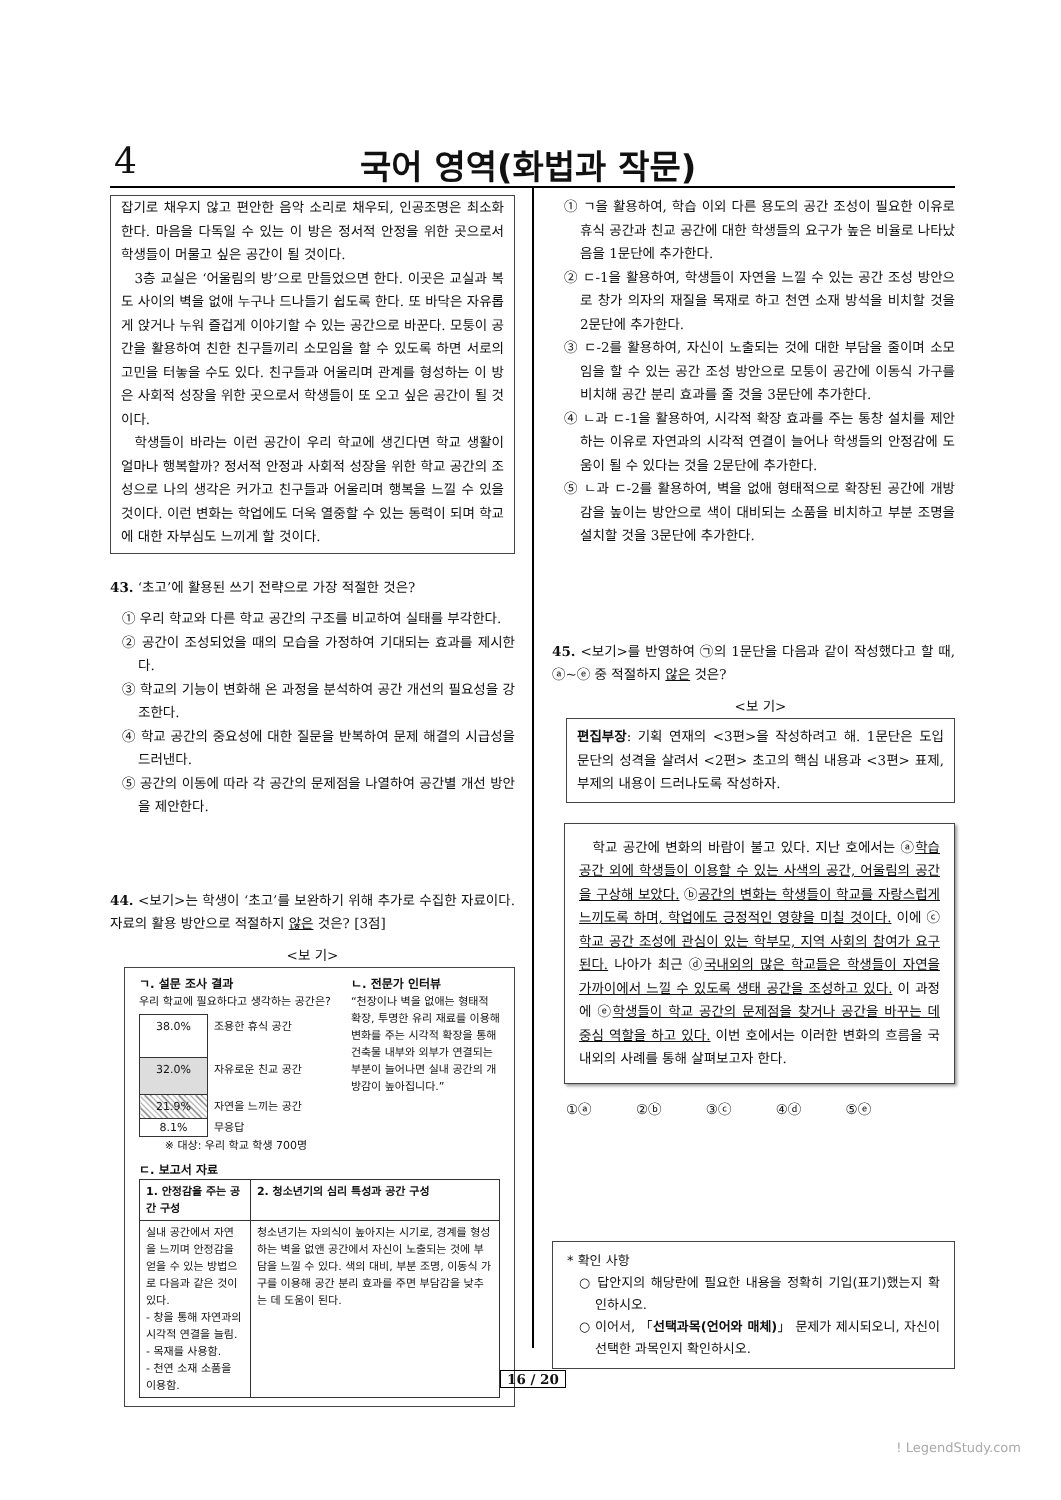4 국어 영역(화법과 작문)
잡기로 채우지 않고 편안한 음악 소리로 채우되, 인공조명은 최소화한다. 마음을 다독일 수 있는 이 방은 정서적 안정을 위한 곳으로서 학생들이 머물고 싶은 공간이 될 것이다.
3층 교실은 ‘어울림의 방’으로 만들었으면 한다. 이곳은 교실과 복도 사이의 벽을 없애 누구나 드나들기 쉽도록 한다. 또 바닥은 자유롭게 앉거나 누워 즐겁게 이야기할 수 있는 공간으로 바꾼다. 모퉁이 공간을 활용하여 친한 친구들끼리 소모임을 할 수 있도록 하면 서로의 고민을 터놓을 수도 있다. 친구들과 어울리며 관계를 형성하는 이 방은 사회적 성장을 위한 곳으로서 학생들이 또 오고 싶은 공간이 될 것이다.
학생들이 바라는 이런 공간이 우리 학교에 생긴다면 학교 생활이 얼마나 행복할까? 정서적 안정과 사회적 성장을 위한 학교 공간의 조성으로 나의 생각은 커가고 친구들과 어울리며 행복을 느낄 수 있을 것이다. 이런 변화는 학업에도 더욱 열중할 수 있는 동력이 되며 학교에 대한 자부심도 느끼게 할 것이다.
43. ‘초고’에 활용된 쓰기 전략으로 가장 적절한 것은?
① 우리 학교와 다른 학교 공간의 구조를 비교하여 실태를 부각한다.
② 공간이 조성되었을 때의 모습을 가정하여 기대되는 효과를 제시한다.
③ 학교의 기능이 변화해 온 과정을 분석하여 공간 개선의 필요성을 강조한다.
④ 학교 공간의 중요성에 대한 질문을 반복하여 문제 해결의 시급성을 드러낸다.
⑤ 공간의 이동에 따라 각 공간의 문제점을 나열하여 공간별 개선 방안을 제안한다.
44. <보기>는 학생이 ‘초고’를 보완하기 위해 추가로 수집한 자료이다. 자료의 활용 방안으로 적절하지 않은 것은? [3점]
<보 기>
ㄱ. 설문 조사 결과
우리 학교에 필요하다고 생각하는 공간은?
| 38.0% | 조용한 휴식 공간 |
| 32.0% | 자유로운 친교 공간 |
| 21.9% | 자연을 느끼는 공간 |
| 8.1% | 무응답 |
※ 대상: 우리 학교 학생 700명
ㄴ. 전문가 인터뷰
“천장이나 벽을 없애는 형태적 확장, 투명한 유리 재료를 이용해 변화를 주는 시각적 확장을 통해 건축물 내부와 외부가 연결되는 부분이 늘어나면 실내 공간의 개방감이 높아집니다.”
ㄷ. 보고서 자료
| 1. 안정감을 주는 공간 구성 | 2. 청소년기의 심리 특성과 공간 구성 |
| --- | --- |
| 실내 공간에서 자연을 느끼며 안정감을 얻을 수 있는 방법으로 다음과 같은 것이 있다. - 창을 통해 자연과의 시각적 연결을 늘림. - 목재를 사용함. - 천연 소재 소품을 이용함. | 청소년기는 자의식이 높아지는 시기로, 경계를 형성하는 벽을 없앤 공간에서 자신이 노출되는 것에 부담을 느낄 수 있다. 색의 대비, 부분 조명, 이동식 가구를 이용해 공간 분리 효과를 주면 부담감을 낮추는 데 도움이 된다. |
① ㄱ을 활용하여, 학습 이외 다른 용도의 공간 조성이 필요한 이유로 휴식 공간과 친교 공간에 대한 학생들의 요구가 높은 비율로 나타났음을 1문단에 추가한다.
② ㄷ-1을 활용하여, 학생들이 자연을 느낄 수 있는 공간 조성 방안으로 창가 의자의 재질을 목재로 하고 천연 소재 방석을 비치할 것을 2문단에 추가한다.
③ ㄷ-2를 활용하여, 자신이 노출되는 것에 대한 부담을 줄이며 소모임을 할 수 있는 공간 조성 방안으로 모퉁이 공간에 이동식 가구를 비치해 공간 분리 효과를 줄 것을 3문단에 추가한다.
④ ㄴ과 ㄷ-1을 활용하여, 시각적 확장 효과를 주는 통창 설치를 제안하는 이유로 자연과의 시각적 연결이 늘어나 학생들의 안정감에 도움이 될 수 있다는 것을 2문단에 추가한다.
⑤ ㄴ과 ㄷ-2를 활용하여, 벽을 없애 형태적으로 확장된 공간에 개방감을 높이는 방안으로 색이 대비되는 소품을 비치하고 부분 조명을 설치할 것을 3문단에 추가한다.
45. <보기>를 반영하여 ㉠의 1문단을 다음과 같이 작성했다고 할 때, ⓐ~ⓔ 중 적절하지 않은 것은?
<보 기>
편집부장: 기획 연재의 <3편>을 작성하려고 해. 1문단은 도입 문단의 성격을 살려서 <2편> 초고의 핵심 내용과 <3편> 표제, 부제의 내용이 드러나도록 작성하자.
학교 공간에 변화의 바람이 불고 있다. 지난 호에서는 ⓐ학습 공간 외에 학생들이 이용할 수 있는 사색의 공간, 어울림의 공간을 구상해 보았다. ⓑ공간의 변화는 학생들이 학교를 자랑스럽게 느끼도록 하며, 학업에도 긍정적인 영향을 미칠 것이다. 이에 ⓒ학교 공간 조성에 관심이 있는 학부모, 지역 사회의 참여가 요구된다. 나아가 최근 ⓓ국내외의 많은 학교들은 학생들이 자연을 가까이에서 느낄 수 있도록 생태 공간을 조성하고 있다. 이 과정에 ⓔ학생들이 학교 공간의 문제점을 찾거나 공간을 바꾸는 데 중심 역할을 하고 있다. 이번 호에서는 이러한 변화의 흐름을 국내외의 사례를 통해 살펴보고자 한다.
①ⓐ ②ⓑ ③ⓒ ④ⓓ ⑤ⓔ
* 확인 사항
○ 답안지의 해당란에 필요한 내용을 정확히 기입(표기)했는지 확인하시오.
○ 이어서, 「선택과목(언어와 매체)」 문제가 제시되오니, 자신이 선택한 과목인지 확인하시오.
16 / 20
! LegendStudy.com